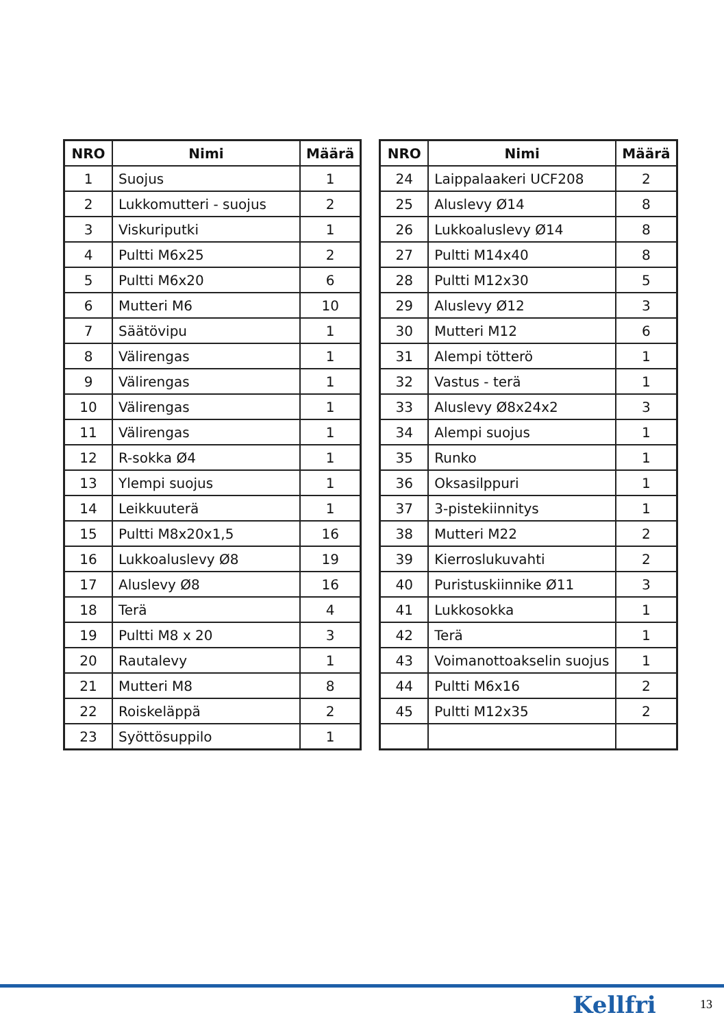| NRO | Nimi | Määrä |
| --- | --- | --- |
| 1 | Suojus | 1 |
| 2 | Lukkomutteri - suojus | 2 |
| 3 | Viskuriputki | 1 |
| 4 | Pultti M6x25 | 2 |
| 5 | Pultti M6x20 | 6 |
| 6 | Mutteri M6 | 10 |
| 7 | Säätövipu | 1 |
| 8 | Välirengas | 1 |
| 9 | Välirengas | 1 |
| 10 | Välirengas | 1 |
| 11 | Välirengas | 1 |
| 12 | R-sokka Ø4 | 1 |
| 13 | Ylempi suojus | 1 |
| 14 | Leikkuuterä | 1 |
| 15 | Pultti M8x20x1,5 | 16 |
| 16 | Lukkoaluslevy Ø8 | 19 |
| 17 | Aluslevy Ø8 | 16 |
| 18 | Terä | 4 |
| 19 | Pultti M8 x 20 | 3 |
| 20 | Rautalevy | 1 |
| 21 | Mutteri M8 | 8 |
| 22 | Roiskeläppä | 2 |
| 23 | Syöttösuppilo | 1 |
| NRO | Nimi | Määrä |
| --- | --- | --- |
| 24 | Laippalaakeri UCF208 | 2 |
| 25 | Aluslevy Ø14 | 8 |
| 26 | Lukkoaluslevy Ø14 | 8 |
| 27 | Pultti M14x40 | 8 |
| 28 | Pultti M12x30 | 5 |
| 29 | Aluslevy Ø12 | 3 |
| 30 | Mutteri M12 | 6 |
| 31 | Alempi tötterö | 1 |
| 32 | Vastus - terä | 1 |
| 33 | Aluslevy Ø8x24x2 | 3 |
| 34 | Alempi suojus | 1 |
| 35 | Runko | 1 |
| 36 | Oksasilppuri | 1 |
| 37 | 3-pistekiinnitys | 1 |
| 38 | Mutteri M22 | 2 |
| 39 | Kierroslukuvahti | 2 |
| 40 | Puristuskiinnike Ø11 | 3 |
| 41 | Lukkosokka | 1 |
| 42 | Terä | 1 |
| 43 | Voimanottoakselin suojus | 1 |
| 44 | Pultti M6x16 | 2 |
| 45 | Pultti M12x35 | 2 |
Kellfri 13